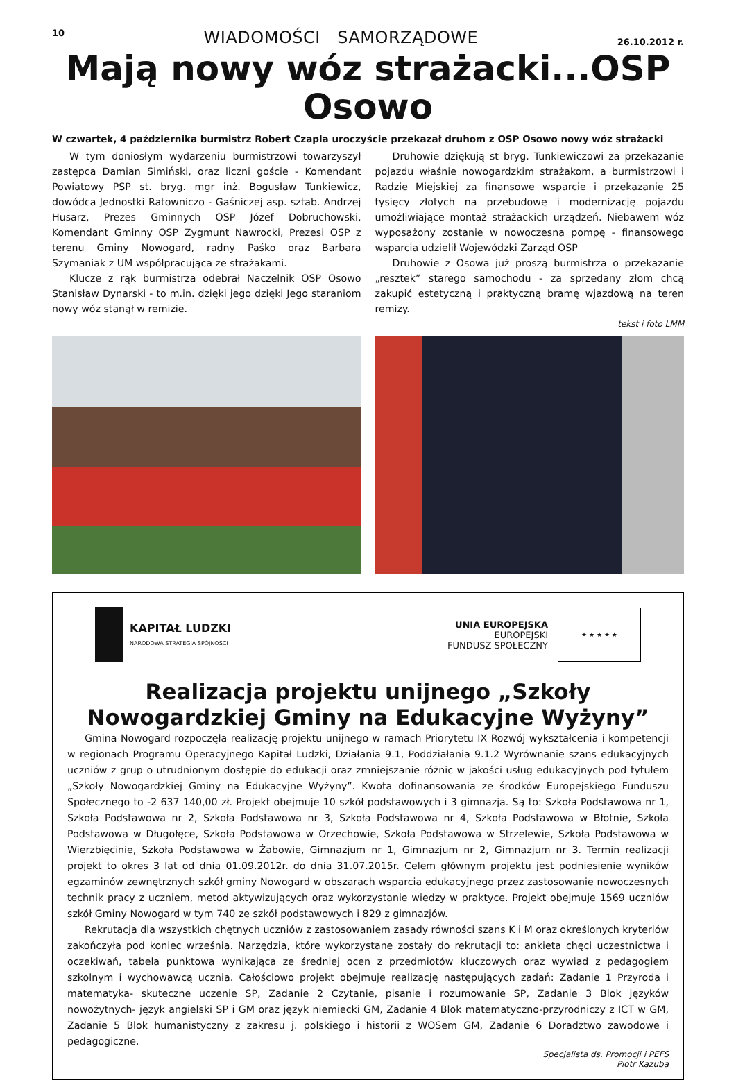10 WIADOMOŚCI SAMORZĄDOWE 26.10.2012 r.
Mają nowy wóz strażacki...OSP Osowo
W czwartek, 4 października burmistrz Robert Czapla uroczyście przekazał druhom z OSP Osowo nowy wóz strażacki
W tym doniosłym wydarzeniu burmistrzowi towarzyszył zastępca Damian Simiński, oraz liczni goście - Komendant Powiatowy PSP st. bryg. mgr inż. Bogusław Tunkiewicz, dowódca Jednostki Ratowniczo - Gaśniczej asp. sztab. Andrzej Husarz, Prezes Gminnych OSP Józef Dobruchowski, Komendant Gminny OSP Zygmunt Nawrocki, Prezesi OSP z terenu Gminy Nowogard, radny Paśko oraz Barbara Szymaniak z UM współpracująca ze strażakami.
Klucze z rąk burmistrza odebrał Naczelnik OSP Osowo Stanisław Dynarski - to m.in. dzięki jego dzięki Jego staraniom nowy wóz stanął w remizie.
Druhowie dziękują st bryg. Tunkiewiczowi za przekazanie pojazdu właśnie nowogardzkim strażakom, a burmistrzowi i Radzie Miejskiej za finansowe wsparcie i przekazanie 25 tysięcy złotych na przebudowę i modernizację pojazdu umożliwiające montaż strażackich urządzeń. Niebawem wóz wyposażony zostanie w nowoczesna pompę - finansowego wsparcia udzielił Wojewódzki Zarząd OSP
Druhowie z Osowa już proszą burmistrza o przekazanie „resztek” starego samochodu - za sprzedany złom chcą zakupić estetyczną i praktyczną bramę wjazdową na teren remizy.
tekst i foto LMM
KAPITAŁ LUDZKI
NARODOWA STRATEGIA SPÓJNOŚCI
UNIA EUROPEJSKA
EUROPEJSKI
FUNDUSZ SPOŁECZNY
★ ★ ★ ★ ★
Realizacja projektu unijnego „Szkoły Nowogardzkiej Gminy na Edukacyjne Wyżyny”
Gmina Nowogard rozpoczęła realizację projektu unijnego w ramach Priorytetu IX Rozwój wykształcenia i kompetencji w regionach Programu Operacyjnego Kapitał Ludzki, Działania 9.1, Poddziałania 9.1.2 Wyrównanie szans edukacyjnych uczniów z grup o utrudnionym dostępie do edukacji oraz zmniejszanie różnic w jakości usług edukacyjnych pod tytułem „Szkoły Nowogardzkiej Gminy na Edukacyjne Wyżyny”. Kwota dofinansowania ze środków Europejskiego Funduszu Społecznego to -2 637 140,00 zł. Projekt obejmuje 10 szkół podstawowych i 3 gimnazja. Są to: Szkoła Podstawowa nr 1, Szkoła Podstawowa nr 2, Szkoła Podstawowa nr 3, Szkoła Podstawowa nr 4, Szkoła Podstawowa w Błotnie, Szkoła Podstawowa w Długołęce, Szkoła Podstawowa w Orzechowie, Szkoła Podstawowa w Strzelewie, Szkoła Podstawowa w Wierzbięcinie, Szkoła Podstawowa w Żabowie, Gimnazjum nr 1, Gimnazjum nr 2, Gimnazjum nr 3. Termin realizacji projekt to okres 3 lat od dnia 01.09.2012r. do dnia 31.07.2015r. Celem głównym projektu jest podniesienie wyników egzaminów zewnętrznych szkół gminy Nowogard w obszarach wsparcia edukacyjnego przez zastosowanie nowoczesnych technik pracy z uczniem, metod aktywizujących oraz wykorzystanie wiedzy w praktyce. Projekt obejmuje 1569 uczniów szkół Gminy Nowogard w tym 740 ze szkół podstawowych i 829 z gimnazjów.
Rekrutacja dla wszystkich chętnych uczniów z zastosowaniem zasady równości szans K i M oraz określonych kryteriów zakończyła pod koniec września. Narzędzia, które wykorzystane zostały do rekrutacji to: ankieta chęci uczestnictwa i oczekiwań, tabela punktowa wynikająca ze średniej ocen z przedmiotów kluczowych oraz wywiad z pedagogiem szkolnym i wychowawcą ucznia. Całościowo projekt obejmuje realizację następujących zadań: Zadanie 1 Przyroda i matematyka- skuteczne uczenie SP, Zadanie 2 Czytanie, pisanie i rozumowanie SP, Zadanie 3 Blok języków nowożytnych- język angielski SP i GM oraz język niemiecki GM, Zadanie 4 Blok matematyczno-przyrodniczy z ICT w GM, Zadanie 5 Blok humanistyczny z zakresu j. polskiego i historii z WOSem GM, Zadanie 6 Doradztwo zawodowe i pedagogiczne.
Specjalista ds. Promocji i PEFS
Piotr Kazuba